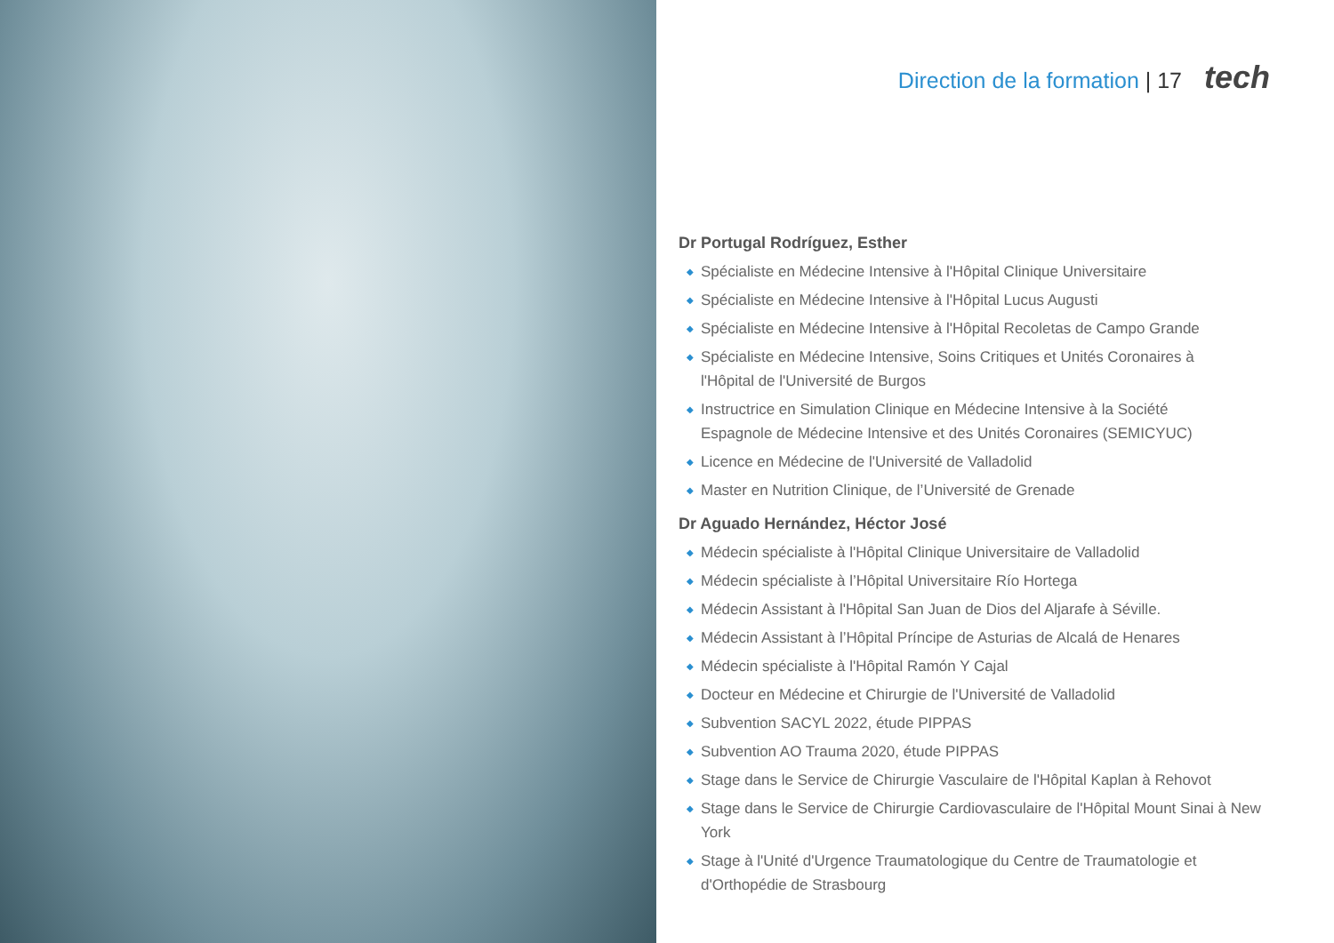Direction de la formation | 17 tech
Dr Portugal Rodríguez, Esther
◆ Spécialiste en Médecine Intensive à l'Hôpital Clinique Universitaire
◆ Spécialiste en Médecine Intensive à l'Hôpital Lucus Augusti
◆ Spécialiste en Médecine Intensive à l'Hôpital Recoletas de Campo Grande
◆ Spécialiste en Médecine Intensive, Soins Critiques et Unités Coronaires à l'Hôpital de l'Université de Burgos
◆ Instructrice en Simulation Clinique en Médecine Intensive à la Société Espagnole de Médecine Intensive et des Unités Coronaires (SEMICYUC)
◆ Licence en Médecine de l'Université de Valladolid
◆ Master en Nutrition Clinique, de l’Université de Grenade
Dr Aguado Hernández, Héctor José
◆ Médecin spécialiste à l'Hôpital Clinique Universitaire de Valladolid
◆ Médecin spécialiste à l’Hôpital Universitaire Río Hortega
◆ Médecin Assistant à l'Hôpital San Juan de Dios del Aljarafe à Séville.
◆ Médecin Assistant à l’Hôpital Príncipe de Asturias de Alcalá de Henares
◆ Médecin spécialiste à l'Hôpital Ramón Y Cajal
◆ Docteur en Médecine et Chirurgie de l'Université de Valladolid
◆ Subvention SACYL 2022, étude PIPPAS
◆ Subvention AO Trauma 2020, étude PIPPAS
◆ Stage dans le Service de Chirurgie Vasculaire de l'Hôpital Kaplan à Rehovot
◆ Stage dans le Service de Chirurgie Cardiovasculaire de l'Hôpital Mount Sinai à New York
◆ Stage à l'Unité d'Urgence Traumatologique du Centre de Traumatologie et d'Orthopédie de Strasbourg